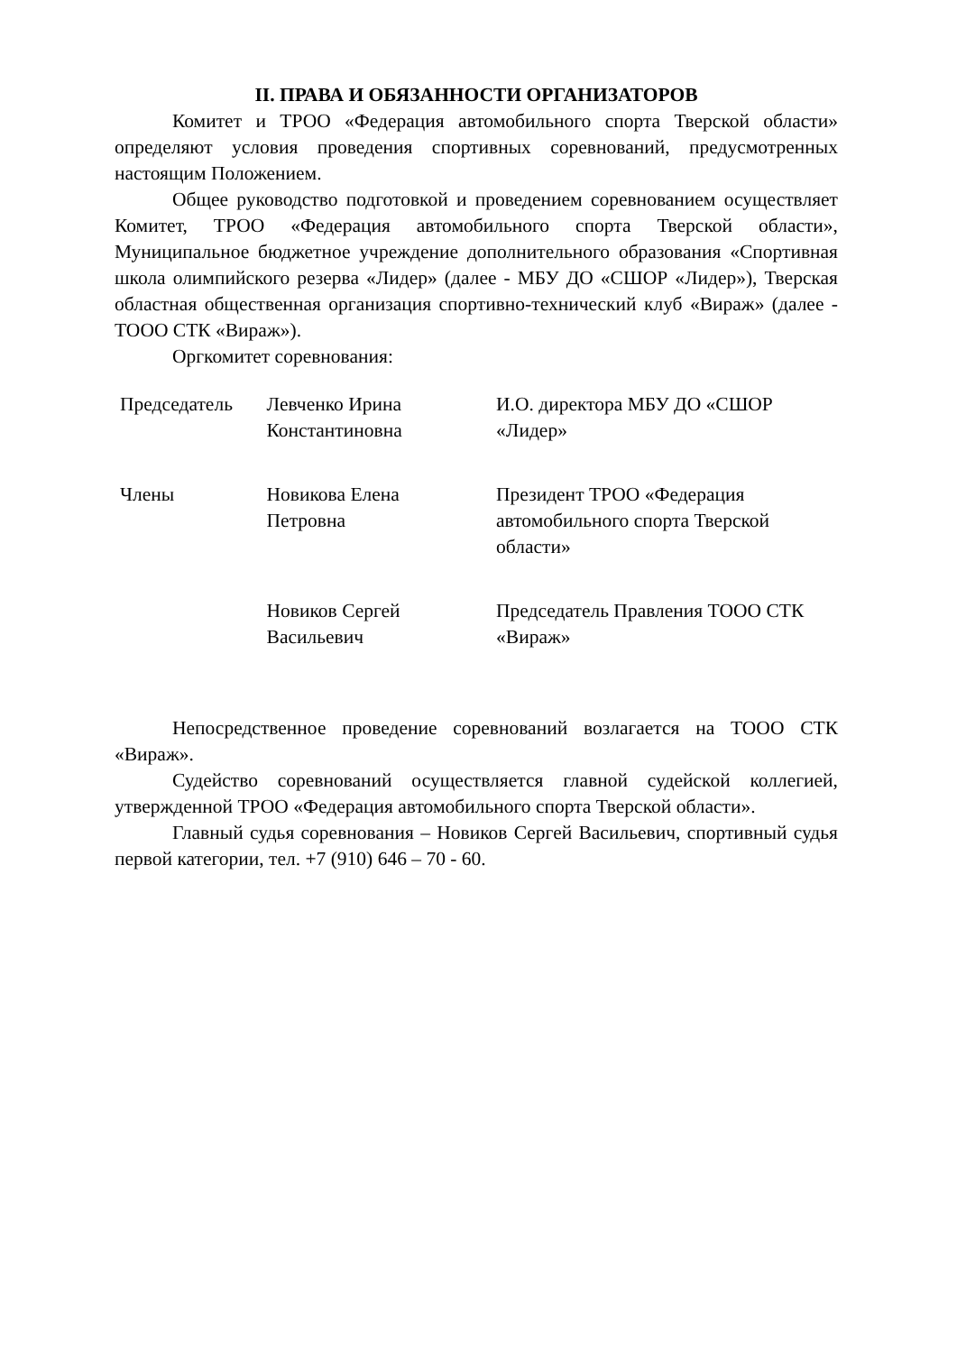II. ПРАВА И ОБЯЗАННОСТИ ОРГАНИЗАТОРОВ
Комитет и ТРОО «Федерация автомобильного спорта Тверской области» определяют условия проведения спортивных соревнований, предусмотренных настоящим Положением.
Общее руководство подготовкой и проведением соревнованием осуществляет Комитет, ТРОО «Федерация автомобильного спорта Тверской области», Муниципальное бюджетное учреждение дополнительного образования «Спортивная школа олимпийского резерва «Лидер» (далее - МБУ ДО «СШОР «Лидер»), Тверская областная общественная организация спортивно-технический клуб «Вираж» (далее - ТООО СТК «Вираж»).
Оргкомитет соревнования:
| Председатель | Левченко Ирина Константиновна | И.О. директора МБУ ДО «СШОР «Лидер» |
| Члены | Новикова Елена Петровна | Президент ТРОО «Федерация автомобильного спорта Тверской области» |
| | Новиков Сергей Васильевич | Председатель Правления ТООО СТК «Вираж» |
Непосредственное проведение соревнований возлагается на ТООО СТК «Вираж».
Судейство соревнований осуществляется главной судейской коллегией, утвержденной ТРОО «Федерация автомобильного спорта Тверской области».
Главный судья соревнования – Новиков Сергей Васильевич, спортивный судья первой категории, тел. +7 (910) 646 – 70 - 60.